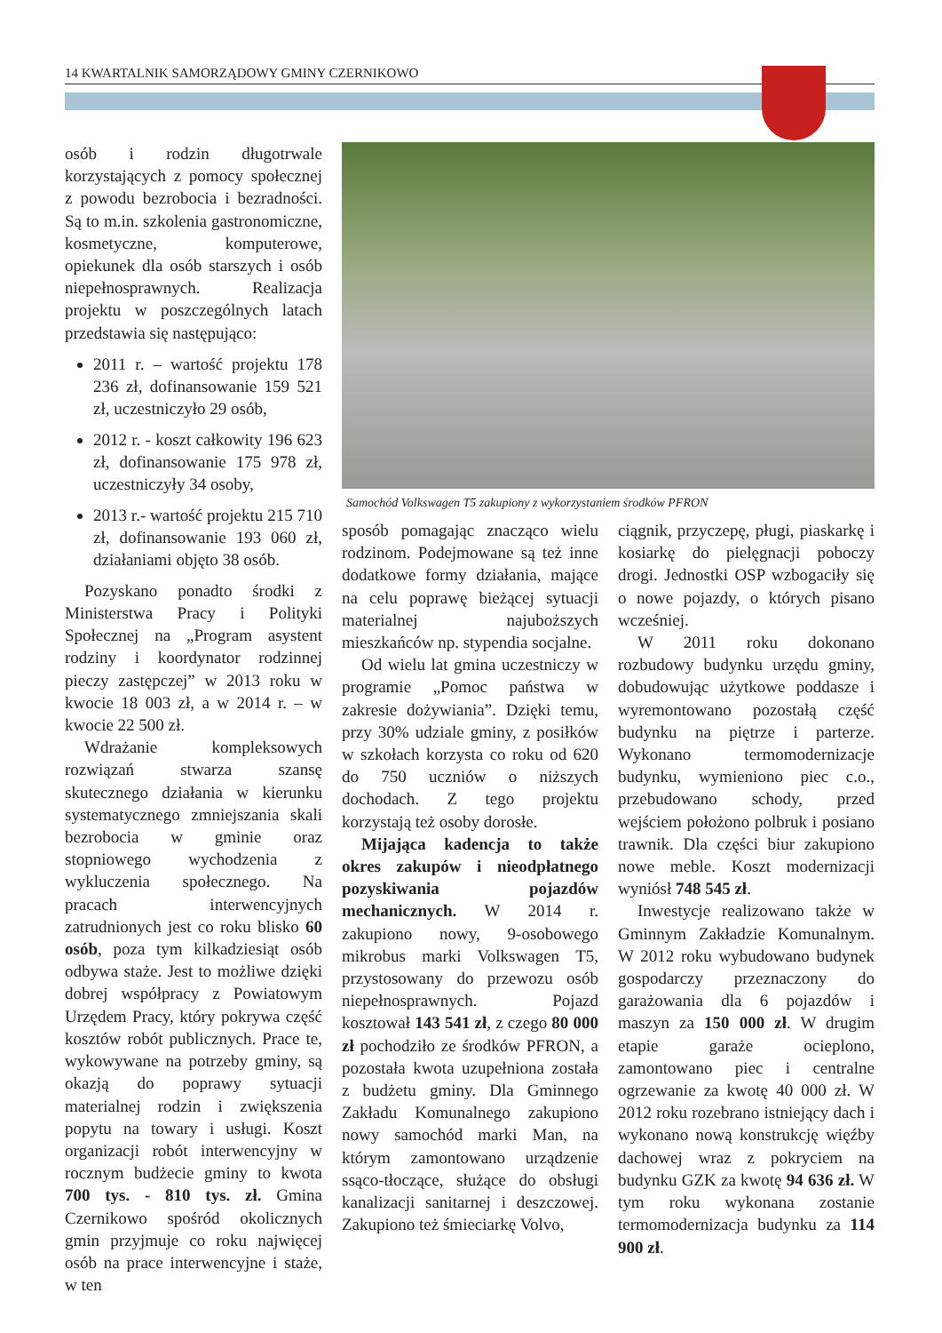14 KWARTALNIK SAMORZĄDOWY GMINY CZERNIKOWO
osób i rodzin długotrwale korzystających z pomocy społecznej z powodu bezrobocia i bezradności. Są to m.in. szkolenia gastronomiczne, kosmetyczne, komputerowe, opiekunek dla osób starszych i osób niepełnosprawnych. Realizacja projektu w poszczególnych latach przedstawia się następująco:
2011 r. – wartość projektu 178 236 zł, dofinansowanie 159 521 zł, uczestniczyło 29 osób,
2012 r. - koszt całkowity 196 623 zł, dofinansowanie 175 978 zł, uczestniczyły 34 osoby,
2013 r.- wartość projektu 215 710 zł, dofinansowanie 193 060 zł, działaniami objęto 38 osób.
Pozyskano ponadto środki z Ministerstwa Pracy i Polityki Społecznej na „Program asystent rodziny i koordynator rodzinnej pieczy zastępczej” w 2013 roku w kwocie 18 003 zł, a w 2014 r. – w kwocie 22 500 zł.
Wdrażanie kompleksowych rozwiązań stwarza szansę skutecznego działania w kierunku systematycznego zmniejszania skali bezrobocia w gminie oraz stopniowego wychodzenia z wykluczenia społecznego. Na pracach interwencyjnych zatrudnionych jest co roku blisko 60 osób, poza tym kilkadziesiąt osób odbywa staże. Jest to możliwe dzięki dobrej współpracy z Powiatowym Urzędem Pracy, który pokrywa część kosztów robót publicznych. Prace te, wykowywane na potrzeby gminy, są okazją do poprawy sytuacji materialnej rodzin i zwiększenia popytu na towary i usługi. Koszt organizacji robót interwencyjny w rocznym budżecie gminy to kwota 700 tys. - 810 tys. zł. Gmina Czernikowo spośród okolicznych gmin przyjmuje co roku najwięcej osób na prace interwencyjne i staże, w ten
Samochód Volkswagen T5 zakupiony z wykorzystaniem środków PFRON
sposób pomagając znacząco wielu rodzinom. Podejmowane są też inne dodatkowe formy działania, mające na celu poprawę bieżącej sytuacji materialnej najuboższych mieszkańców np. stypendia socjalne.
Od wielu lat gmina uczestniczy w programie „Pomoc państwa w zakresie dożywiania”. Dzięki temu, przy 30% udziale gminy, z posiłków w szkołach korzysta co roku od 620 do 750 uczniów o niższych dochodach. Z tego projektu korzystają też osoby dorosłe.
Mijająca kadencja to także okres zakupów i nieodpłatnego pozyskiwania pojazdów mechanicznych. W 2014 r. zakupiono nowy, 9-osobowego mikrobus marki Volkswagen T5, przystosowany do przewozu osób niepełnosprawnych. Pojazd kosztował 143 541 zł, z czego 80 000 zł pochodziło ze środków PFRON, a pozostała kwota uzupełniona została z budżetu gminy. Dla Gminnego Zakładu Komunalnego zakupiono nowy samochód marki Man, na którym zamontowano urządzenie ssąco-tłoczące, służące do obsługi kanalizacji sanitarnej i deszczowej. Zakupiono też śmieciarkę Volvo,
ciągnik, przyczepę, pługi, piaskarkę i kosiarkę do pielęgnacji pobo­czy drogi. Jednostki OSP wzbogaciły się o nowe pojazdy, o których pisano wcześniej.
W 2011 roku dokonano rozbudowy budynku urzędu gminy, dobudowując użytkowe poddasze i wyremontowano pozostałą część budynku na piętrze i parterze. Wykonano termomodernizacje budynku, wymieniono piec c.o., przebudowano schody, przed wejściem położono polbruk i posiano trawnik. Dla części biur zakupiono nowe meble. Koszt modernizacji wyniósł 748 545 zł.
Inwestycje realizowano także w Gminnym Zakładzie Komunalnym. W 2012 roku wybudowano budynek gospodarczy przeznaczony do garażowania dla 6 pojazdów i maszyn za 150 000 zł. W drugim etapie garaże ocieplono, zamontowano piec i centralne ogrzewanie za kwotę 40 000 zł. W 2012 roku rozebrano istniejący dach i wykonano nową konstrukcję więźby dachowej wraz z pokryciem na budynku GZK za kwotę 94 636 zł. W tym roku wykonana zostanie termomodernizacja budynku za 114 900 zł.